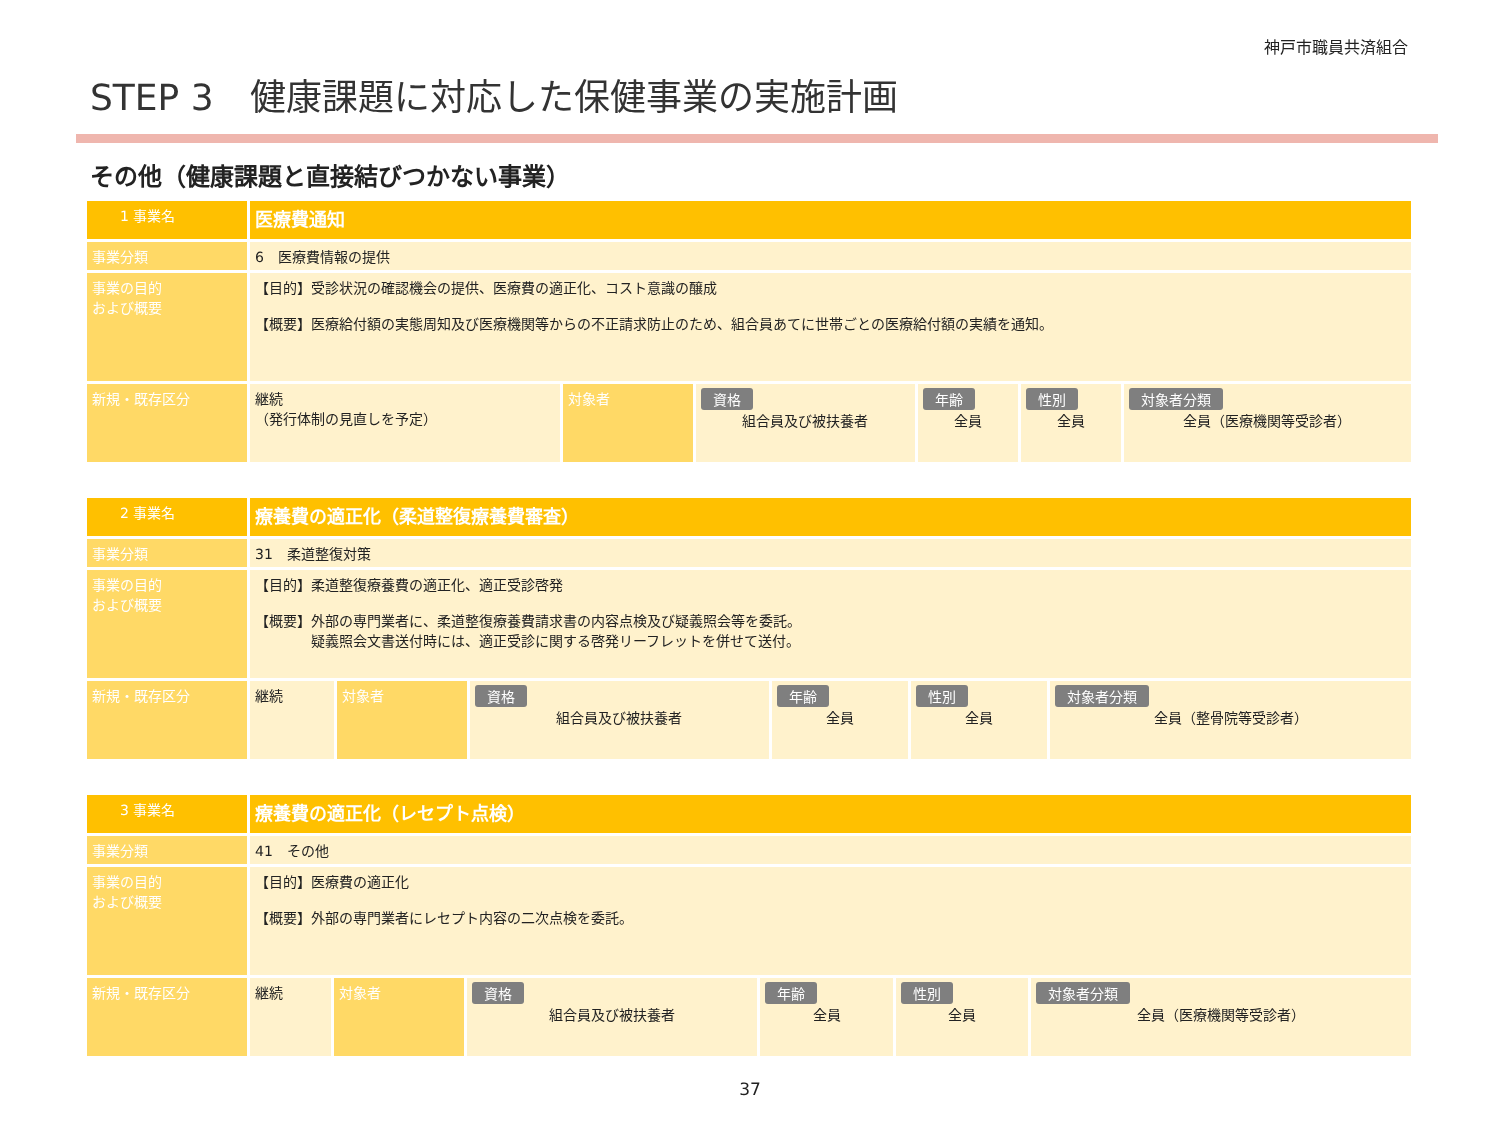神戸市職員共済組合
STEP 3　健康課題に対応した保健事業の実施計画
その他（健康課題と直接結びつかない事業）
| 1 事業名 | 医療費通知 | | | | | |
| 事業分類 | 6 医療費情報の提供 | | | | | |
| 事業の目的 および概要 | 【目的】受診状況の確認機会の提供、医療費の適正化、コスト意識の醸成 【概要】医療給付額の実態周知及び医療機関等からの不正請求防止のため、組合員あてに世帯ごとの医療給付額の実績を通知。 | | | | | |
| 新規・既存区分 | 継続 （発行体制の見直しを予定） | 対象者 | 資格 組合員及び被扶養者 | 年齢 全員 | 性別 全員 | 対象者分類 全員（医療機関等受診者） |
| 2 事業名 | 療養費の適正化（柔道整復療養費審査） | | | | | |
| 事業分類 | 31 柔道整復対策 | | | | | |
| 事業の目的 および概要 | 【目的】柔道整復療養費の適正化、適正受診啓発 【概要】外部の専門業者に、柔道整復療養費請求書の内容点検及び疑義照会等を委託。 疑義照会文書送付時には、適正受診に関する啓発リーフレットを併せて送付。 | | | | | |
| 新規・既存区分 | 継続 | 対象者 | 資格 組合員及び被扶養者 | 年齢 全員 | 性別 全員 | 対象者分類 全員（整骨院等受診者） |
| 3 事業名 | 療養費の適正化（レセプト点検） | | | | | |
| 事業分類 | 41 その他 | | | | | |
| 事業の目的 および概要 | 【目的】医療費の適正化 【概要】外部の専門業者にレセプト内容の二次点検を委託。 | | | | | |
| 新規・既存区分 | 継続 | 対象者 | 資格 組合員及び被扶養者 | 年齢 全員 | 性別 全員 | 対象者分類 全員（医療機関等受診者） |
37